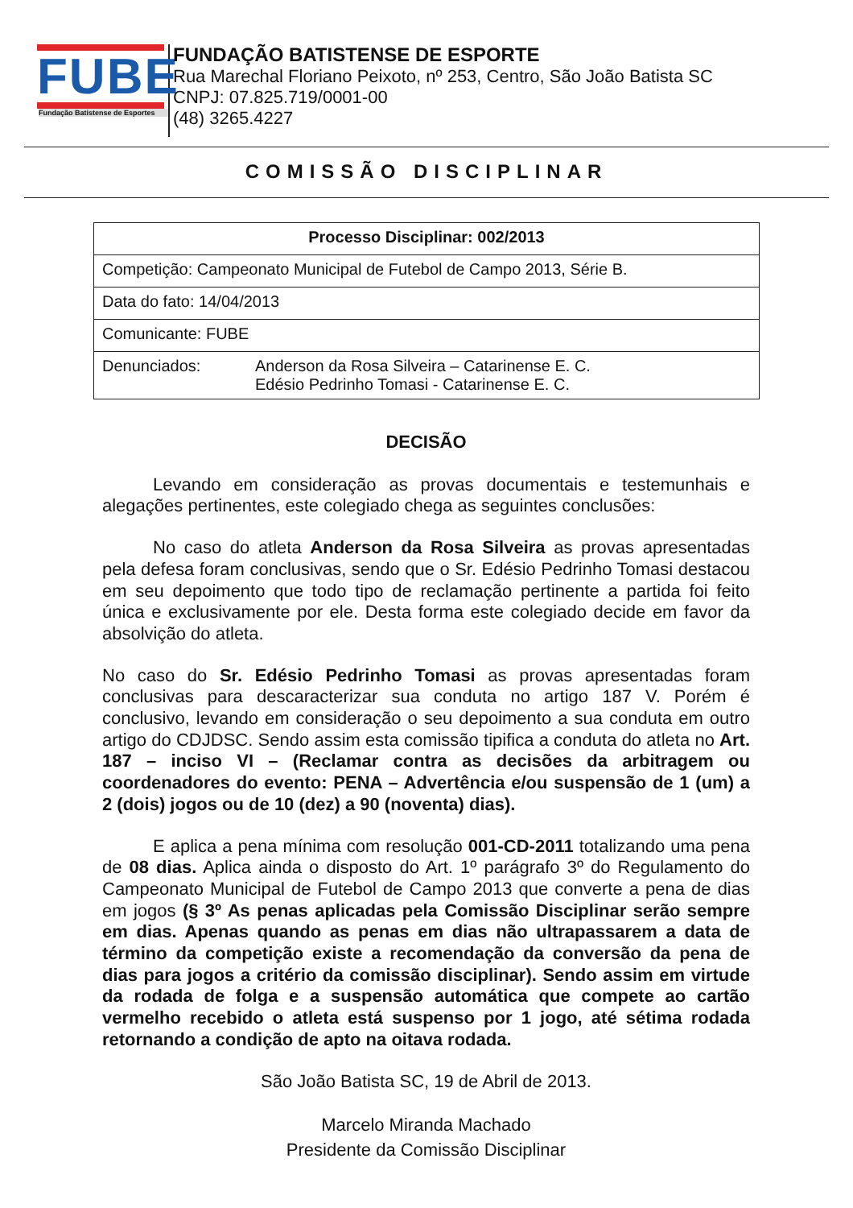FUBE
Fundação Batistense de Esportes
FUNDAÇÃO BATISTENSE DE ESPORTE
Rua Marechal Floriano Peixoto, nº 253, Centro, São João Batista SC
CNPJ: 07.825.719/0001-00
(48) 3265.4227
COMISSÃO DISCIPLINAR
| Processo Disciplinar: 002/2013 |
| Competição: Campeonato Municipal de Futebol de Campo 2013, Série B. |
| Data do fato: 14/04/2013 |
| Comunicante: FUBE |
| Denunciados: Anderson da Rosa Silveira – Catarinense E. C. Edésio Pedrinho Tomasi - Catarinense E. C. |
DECISÃO
Levando em consideração as provas documentais e testemunhais e alegações pertinentes, este colegiado chega as seguintes conclusões:
No caso do atleta Anderson da Rosa Silveira as provas apresentadas pela defesa foram conclusivas, sendo que o Sr. Edésio Pedrinho Tomasi destacou em seu depoimento que todo tipo de reclamação pertinente a partida foi feito única e exclusivamente por ele. Desta forma este colegiado decide em favor da absolvição do atleta.
No caso do Sr. Edésio Pedrinho Tomasi as provas apresentadas foram conclusivas para descaracterizar sua conduta no artigo 187 V. Porém é conclusivo, levando em consideração o seu depoimento a sua conduta em outro artigo do CDJDSC. Sendo assim esta comissão tipifica a conduta do atleta no Art. 187 – inciso VI – (Reclamar contra as decisões da arbitragem ou coordenadores do evento: PENA – Advertência e/ou suspensão de 1 (um) a 2 (dois) jogos ou de 10 (dez) a 90 (noventa) dias).
E aplica a pena mínima com resolução 001-CD-2011 totalizando uma pena de 08 dias. Aplica ainda o disposto do Art. 1º parágrafo 3º do Regulamento do Campeonato Municipal de Futebol de Campo 2013 que converte a pena de dias em jogos (§ 3º As penas aplicadas pela Comissão Disciplinar serão sempre em dias. Apenas quando as penas em dias não ultrapassarem a data de término da competição existe a recomendação da conversão da pena de dias para jogos a critério da comissão disciplinar). Sendo assim em virtude da rodada de folga e a suspensão automática que compete ao cartão vermelho recebido o atleta está suspenso por 1 jogo, até sétima rodada retornando a condição de apto na oitava rodada.
São João Batista SC, 19 de Abril de 2013.
Marcelo Miranda Machado
Presidente da Comissão Disciplinar